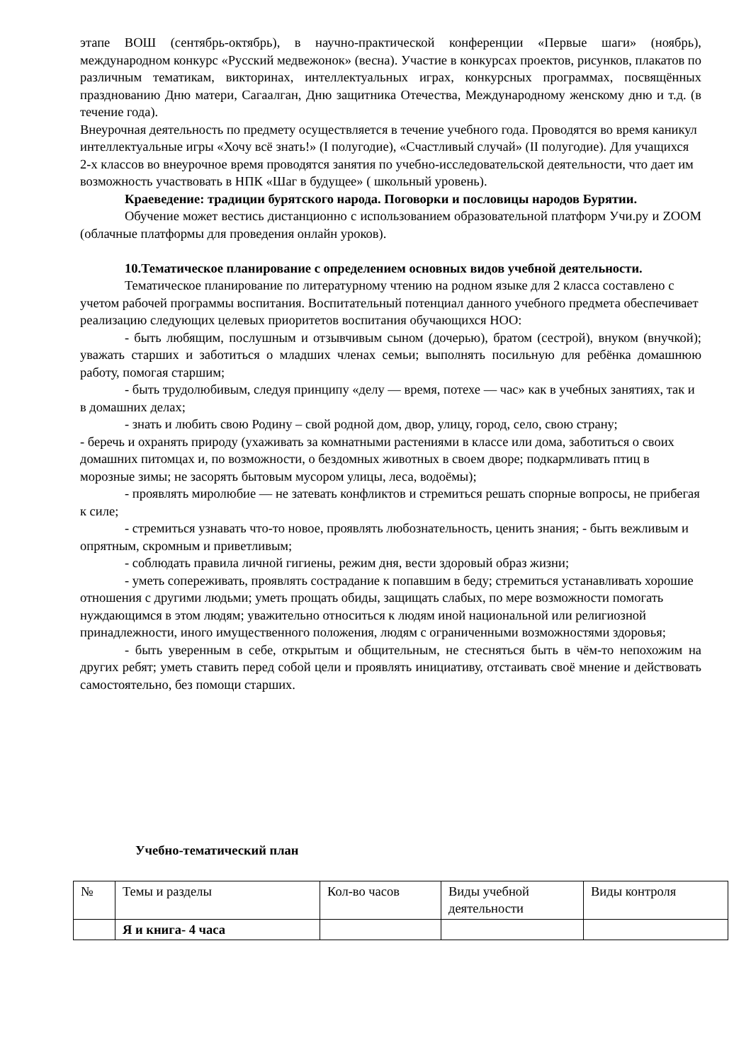этапе ВОШ (сентябрь-октябрь), в научно-практической конференции «Первые шаги» (ноябрь), международном конкурс «Русский медвежонок» (весна). Участие в конкурсах проектов, рисунков, плакатов по различным тематикам, викторинах, интеллектуальных играх, конкурсных программах, посвящённых празднованию Дню матери, Сагаалган, Дню защитника Отечества, Международному женскому дню и т.д. (в течение года).
Внеурочная деятельность по предмету осуществляется в течение учебного года. Проводятся во время каникул интеллектуальные игры «Хочу всё знать!» (I полугодие), «Счастливый случай» (II полугодие). Для учащихся 2-х классов во внеурочное время проводятся занятия по учебно-исследовательской деятельности, что дает им возможность участвовать в НПК «Шаг в будущее» ( школьный уровень).
Краеведение: традиции бурятского народа. Поговорки и пословицы народов Бурятии.
Обучение может вестись дистанционно с использованием образовательной платформ Учи.ру и ZOOM (облачные платформы для проведения онлайн уроков).
10.Тематическое планирование с определением основных видов учебной деятельности.
Тематическое планирование по литературному чтению на родном языке для 2 класса составлено с учетом рабочей программы воспитания. Воспитательный потенциал данного учебного предмета обеспечивает реализацию следующих целевых приоритетов воспитания обучающихся НОО:
- быть любящим, послушным и отзывчивым сыном (дочерью), братом (сестрой), внуком (внучкой); уважать старших и заботиться о младших членах семьи; выполнять посильную для ребёнка домашнюю работу, помогая старшим;
- быть трудолюбивым, следуя принципу «делу — время, потехе — час» как в учебных занятиях, так и в домашних делах;
- знать и любить свою Родину – свой родной дом, двор, улицу, город, село, свою страну;
- беречь и охранять природу (ухаживать за комнатными растениями в классе или дома, заботиться о своих домашних питомцах и, по возможности, о бездомных животных в своем дворе; подкармливать птиц в морозные зимы; не засорять бытовым мусором улицы, леса, водоёмы);
- проявлять миролюбие — не затевать конфликтов и стремиться решать спорные вопросы, не прибегая к силе;
- стремиться узнавать что-то новое, проявлять любознательность, ценить знания; - быть вежливым и опрятным, скромным и приветливым;
- соблюдать правила личной гигиены, режим дня, вести здоровый образ жизни;
- уметь сопереживать, проявлять сострадание к попавшим в беду; стремиться устанавливать хорошие отношения с другими людьми; уметь прощать обиды, защищать слабых, по мере возможности помогать нуждающимся в этом людям; уважительно относиться к людям иной национальной или религиозной принадлежности, иного имущественного положения, людям с ограниченными возможностями здоровья;
- быть уверенным в себе, открытым и общительным, не стесняться быть в чём-то непохожим на других ребят; уметь ставить перед собой цели и проявлять инициативу, отстаивать своё мнение и действовать самостоятельно, без помощи старших.
Учебно-тематический план
| № | Темы и разделы | Кол-во часов | Виды учебной деятельности | Виды контроля |
| | Я и книга- 4 часа | | | |